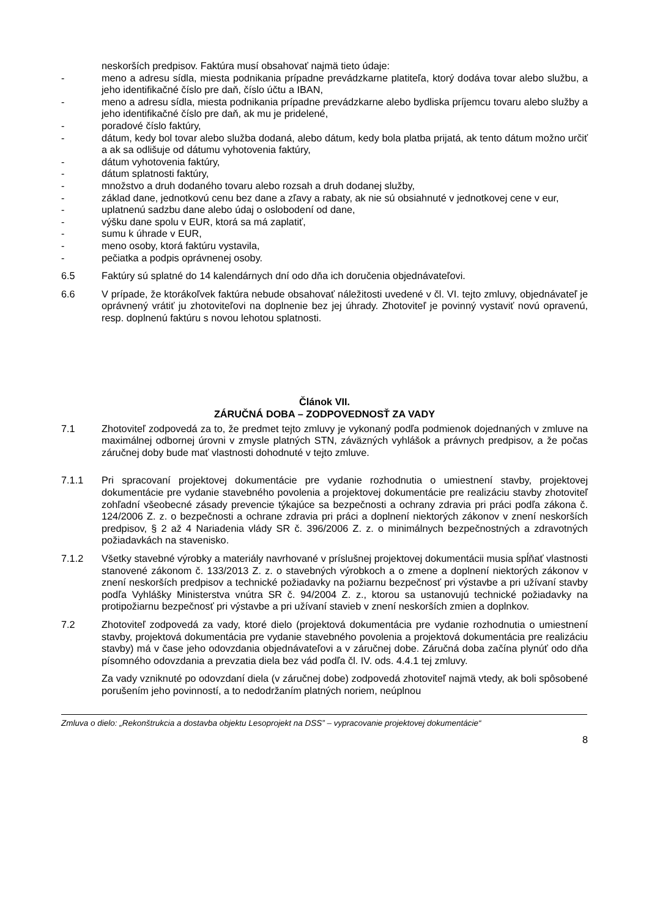neskorších predpisov. Faktúra musí obsahovať najmä tieto údaje:
- meno a adresu sídla, miesta podnikania prípadne prevádzkarne platiteľa, ktorý dodáva tovar alebo službu, a jeho identifikačné číslo pre daň, číslo účtu a IBAN,
- meno a adresu sídla, miesta podnikania prípadne prevádzkarne alebo bydliska príjemcu tovaru alebo služby a jeho identifikačné číslo pre daň, ak mu je pridelené,
- poradové číslo faktúry,
- dátum, kedy bol tovar alebo služba dodaná, alebo dátum, kedy bola platba prijatá, ak tento dátum možno určiť a ak sa odlišuje od dátumu vyhotovenia faktúry,
- dátum vyhotovenia faktúry,
- dátum splatnosti faktúry,
- množstvo a druh dodaného tovaru alebo rozsah a druh dodanej služby,
- základ dane, jednotkovú cenu bez dane a zľavy a rabaty, ak nie sú obsiahnuté v jednotkovej cene v eur,
- uplatnenú sadzbu dane alebo údaj o oslobodení od dane,
- výšku dane spolu v EUR, ktorá sa má zaplatiť,
- sumu k úhrade v EUR,
- meno osoby, ktorá faktúru vystavila,
- pečiatka a podpis oprávnenej osoby.
6.5 Faktúry sú splatné do 14 kalendárnych dní odo dňa ich doručenia objednávateľovi.
6.6 V prípade, že ktorákoľvek faktúra nebude obsahovať náležitosti uvedené v čl. VI. tejto zmluvy, objednávateľ je oprávnený vrátiť ju zhotoviteľovi na doplnenie bez jej úhrady. Zhotoviteľ je povinný vystaviť novú opravenú, resp. doplnenú faktúru s novou lehotou splatnosti.
Článok VII.
ZÁRUČNÁ DOBA – ZODPOVEDNOSŤ ZA VADY
7.1 Zhotoviteľ zodpovedá za to, že predmet tejto zmluvy je vykonaný podľa podmienok dojednaných v zmluve na maximálnej odbornej úrovni v zmysle platných STN, záväzných vyhlášok a právnych predpisov, a že počas záručnej doby bude mať vlastnosti dohodnuté v tejto zmluve.
7.1.1 Pri spracovaní projektovej dokumentácie pre vydanie rozhodnutia o umiestnení stavby, projektovej dokumentácie pre vydanie stavebného povolenia a projektovej dokumentácie pre realizáciu stavby zhotoviteľ zohľadní všeobecné zásady prevencie týkajúce sa bezpečnosti a ochrany zdravia pri práci podľa zákona č. 124/2006 Z. z. o bezpečnosti a ochrane zdravia pri práci a doplnení niektorých zákonov v znení neskorších predpisov, § 2 až 4 Nariadenia vlády SR č. 396/2006 Z. z. o minimálnych bezpečnostných a zdravotných požiadavkách na stavenisko.
7.1.2 Všetky stavebné výrobky a materiály navrhované v príslušnej projektovej dokumentácii musia spĺňať vlastnosti stanovené zákonom č. 133/2013 Z. z. o stavebných výrobkoch a o zmene a doplnení niektorých zákonov v znení neskorších predpisov a technické požiadavky na požiarnu bezpečnosť pri výstavbe a pri užívaní stavby podľa Vyhlášky Ministerstva vnútra SR č. 94/2004 Z. z., ktorou sa ustanovujú technické požiadavky na protipožiarnu bezpečnosť pri výstavbe a pri užívaní stavieb v znení neskorších zmien a doplnkov.
7.2 Zhotoviteľ zodpovedá za vady, ktoré dielo (projektová dokumentácia pre vydanie rozhodnutia o umiestnení stavby, projektová dokumentácia pre vydanie stavebného povolenia a projektová dokumentácia pre realizáciu stavby) má v čase jeho odovzdania objednávateľovi a v záručnej dobe. Záručná doba začína plynúť odo dňa písomného odovzdania a prevzatia diela bez vád podľa čl. IV. ods. 4.4.1 tej zmluvy.
Za vady vzniknuté po odovzdaní diela (v záručnej dobe) zodpovedá zhotoviteľ najmä vtedy, ak boli spôsobené porušením jeho povinností, a to nedodržaním platných noriem, neúplnou
Zmluva o dielo: „Rekonštrukcia a dostavba objektu Lesoprojekt na DSS” – vypracovanie projektovej dokumentácie“
8